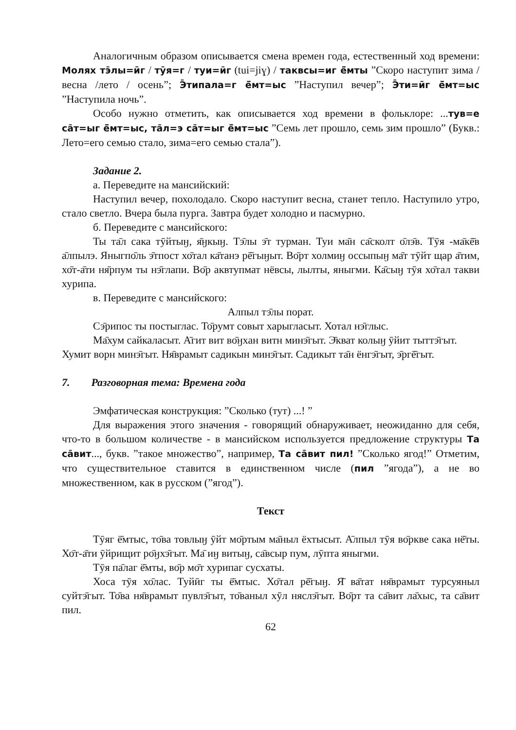Аналогичным образом описывается смена времен года, естественный ход времени: Моляx тэ̄лы=ӣг / тӯя=г / туи=ӣг (tui=jiɣ) / таквсы=иг ё̄мты ”Скоро наступит зима / весна /лето / осень”; Э̄типала=г ё̄мт=ыс ”Наступил вечер”; Э̄ти=ӣг ё̄мт=ыс ”Наступила ночь”.
Особо нужно отметить, как описывается ход времени в фольклоре: ...тув=е са̄т=ыг ё̄мт=ыс, та̄л=э са̄т=ыг ё̄мт=ыс ”Семь лет прошло, семь зим прошло” (Букв.: Лето=его семью стало, зима=его семью стала”).
Задание 2.
а. Переведите на мансийский:
Наступил вечер, похолодало. Скоро наступит весна, станет тепло. Наступило утро, стало светло. Вчера была пурга. Завтра будет холодно и пасмурно.
б. Переведите с мансийского:
Ты та̄л сака тӯйтыӈ, я̄ӈкыӈ. Тэ̄лы э̄т турман. Туи ма̄н са̄сколт о̄лэ̄в. Тӯя -ма̄кē̄в а̄лпылэ. Яныгпо̄ль э̄тпост хо̄тал ка̄танэ рē̄гыӈыт. Во̄рт холмиӈ оссыпыӈ ма̄т тӯйт щар а̄тим, хо̄т-а̄ти ня̄рпум ты нэ̄глапи. Во̄р аквтупмат нёвсы, лылты, яныгми. Ка̄сыӈ тӯя хо̄тал такви хурипа.
в. Переведите с мансийского:
Алпыл тэ̄лы порат.
Сэ̄рипос ты постыглас. То̄румт совыт харыгласыт. Хотал нэ̄глыс.
Ма̄хум сайкаласыт. А̄гит вит во̄ӈхан витн минэ̄гыт. Э̄кват колыӈ ӯйит тыттэ̄гыт. Хумит ворн минэ̄гыт. Ня̄врамыт садикын минэ̄гыт. Садикыт та̄н ёнгэ̄гыт, э̄ргē̄гыт.
7. Разговорная тема: Времена года
Эмфатическая конструкция: ”Сколько (тут) ...! ”
Для выражения этого значения - говорящий обнаруживает, неожиданно для себя, что-то в большом количестве - в мансийском используется предложение структуры Та са̄вит..., букв. ”такое множество”, например, Та са̄вит пил! ”Сколько ягод!” Отметим, что существительное ставится в единственном числе (пил ”ягода”), а не во множественном, как в русском (”ягод”).
Текст
Тӯяг ё̄мтыс, то̄ва товлыӈ ӯйт мо̄ртым ма̄ныл ёхтысыт. А̄лпыл тӯя во̄ркве сака нё̄ты. Хо̄т-а̄ти ӯйрищит ро̄ӈхэ̄гыт. Ма̄ иӈ витыӈ, са̄всыр пум, лӯпта яныгми.
Тӯя па̄лаг ё̄мты, во̄р мо̄т хурипаг сусхаты.
Хоса тӯя хо̄лас. Туйӣг ты ё̄мтыс. Хо̄тал рē̄гыӈ. Я̄ ва̄тат ня̄врамыт турсуяныл суйтэ̄гыт. То̄ва ня̄врамыт пувлэ̄гыт, то̄ваныл хӯл няслэ̄гыт. Во̄рт та са̄вит ла̄хыс, та са̄вит пил.
62